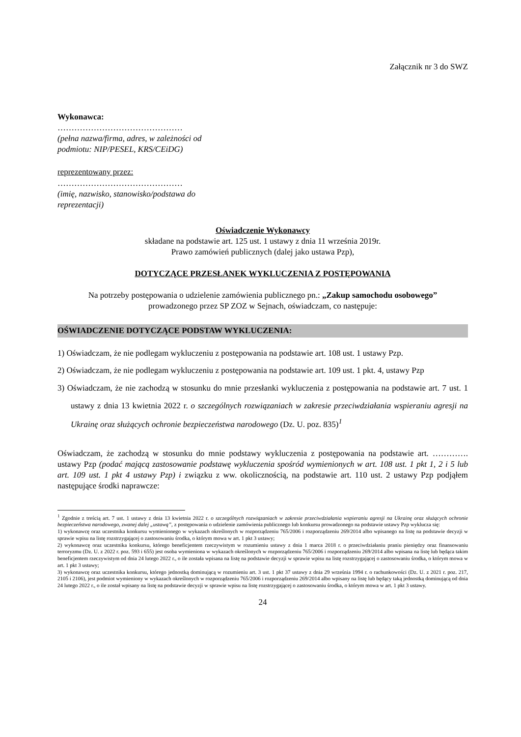Załącznik nr 3 do SWZ
Wykonawca:
………………………………………
(pełna nazwa/firma, adres, w zależności od podmiotu: NIP/PESEL, KRS/CEiDG)
reprezentowany przez:
………………………………………
(imię, nazwisko, stanowisko/podstawa do reprezentacji)
Oświadczenie Wykonawcy
składane na podstawie art. 125 ust. 1 ustawy z dnia 11 września 2019r.
Prawo zamówień publicznych (dalej jako ustawa Pzp),
DOTYCZĄCE PRZESŁANEK WYKLUCZENIA Z POSTĘPOWANIA
Na potrzeby postępowania o udzielenie zamówienia publicznego pn.: „Zakup samochodu osobowego”
prowadzonego przez SP ZOZ w Sejnach, oświadczam, co następuje:
OŚWIADCZENIE DOTYCZĄCE PODSTAW WYKLUCZENIA:
1) Oświadczam, że nie podlegam wykluczeniu z postępowania na podstawie art. 108 ust. 1 ustawy Pzp.
2) Oświadczam, że nie podlegam wykluczeniu z postępowania na podstawie art. 109 ust. 1 pkt. 4, ustawy Pzp
3) Oświadczam, że nie zachodzą w stosunku do mnie przesłanki wykluczenia z postępowania na podstawie art. 7 ust. 1 ustawy z dnia 13 kwietnia 2022 r. o szczególnych rozwiązaniach w zakresie przeciwdziałania wspieraniu agresji na Ukrainę oraz służących ochronie bezpieczeństwa narodowego (Dz. U. poz. 835)<sup>1</sup>
Oświadczam, że zachodzą w stosunku do mnie podstawy wykluczenia z postępowania na podstawie art. …………. ustawy Pzp (podać mającą zastosowanie podstawę wykluczenia spośród wymienionych w art. 108 ust. 1 pkt 1, 2 i 5 lub art. 109 ust. 1 pkt 4 ustawy Pzp) i związku z ww. okolicznością, na podstawie art. 110 ust. 2 ustawy Pzp podjąłem następujące środki naprawcze:
<sup>1</sup> Zgodnie z treścią art. 7 ust. 1 ustawy z dnia 13 kwietnia 2022 r. o szczególnych rozwiązaniach w zakresie przeciwdziałania wspieraniu agresji na Ukrainę oraz służących ochronie bezpieczeństwa narodowego, zwanej dalej „ustawą”, z postępowania o udzielenie zamówienia publicznego lub konkursu prowadzonego na podstawie ustawy Pzp wyklucza się:
1) wykonawcę oraz uczestnika konkursu wymienionego w wykazach określonych w rozporządzeniu 765/2006 i rozporządzeniu 269/2014 albo wpisanego na listę na podstawie decyzji w sprawie wpisu na listę rozstrzygającej o zastosowaniu środka, o którym mowa w art. 1 pkt 3 ustawy;
2) wykonawcę oraz uczestnika konkursu, którego beneficjentem rzeczywistym w rozumieniu ustawy z dnia 1 marca 2018 r. o przeciwdziałaniu praniu pieniędzy oraz finansowaniu terroryzmu (Dz. U. z 2022 r. poz. 593 i 655) jest osoba wymieniona w wykazach określonych w rozporządzeniu 765/2006 i rozporządzeniu 269/2014 albo wpisana na listę lub będąca takim beneficjentem rzeczywistym od dnia 24 lutego 2022 r., o ile została wpisana na listę na podstawie decyzji w sprawie wpisu na listę rozstrzygającej o zastosowaniu środka, o którym mowa w art. 1 pkt 3 ustawy;
3) wykonawcę oraz uczestnika konkursu, którego jednostką dominującą w rozumieniu art. 3 ust. 1 pkt 37 ustawy z dnia 29 września 1994 r. o rachunkowości (Dz. U. z 2021 r. poz. 217, 2105 i 2106), jest podmiot wymieniony w wykazach określonych w rozporządzeniu 765/2006 i rozporządzeniu 269/2014 albo wpisany na listę lub będący taką jednostką dominującą od dnia 24 lutego 2022 r., o ile został wpisany na listę na podstawie decyzji w sprawie wpisu na listę rozstrzygającej o zastosowaniu środka, o którym mowa w art. 1 pkt 3 ustawy.
24